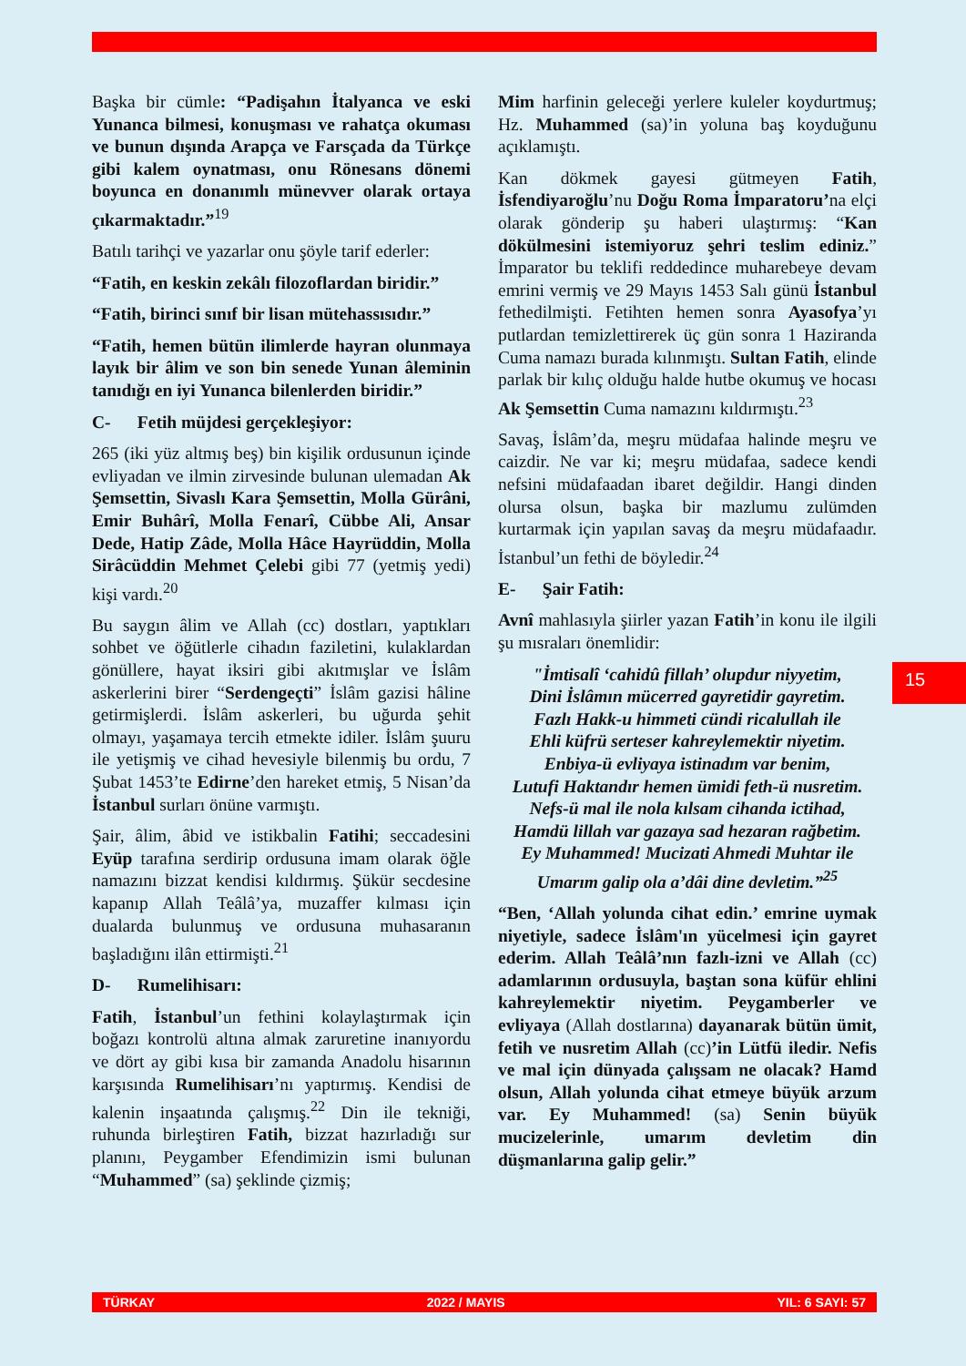Başka bir cümle: “Padişahın İtalyanca ve eski Yunanca bilmesi, konuşması ve rahatça okuması ve bunun dışında Arapça ve Farsçada da Türkçe gibi kalem oynatması, onu Rönesans dönemi boyunca en donanımlı münevver olarak ortaya çıkarmaktadır.”<sup>19</sup>
Batılı tarihçi ve yazarlar onu şöyle tarif ederler:
“Fatih, en keskin zekâlı filozoflardan biridir.”
“Fatih, birinci sınıf bir lisan mütehassısıdır.”
“Fatih, hemen bütün ilimlerde hayran olunmaya layık bir âlim ve son bin senede Yunan âleminin tanıdığı en iyi Yunanca bilenlerden biridir.”
C- Fetih müjdesi gerçekleşiyor:
265 (iki yüz altmış beş) bin kişilik ordusunun içinde evliyadan ve ilmin zirvesinde bulunan ulemadan Ak Şemsettin, Sivaslı Kara Şemsettin, Molla Gürâni, Emir Buhârî, Molla Fenarî, Cübbe Ali, Ansar Dede, Hatip Zâde, Molla Hâce Hayrüddin, Molla Sirâcüddin Mehmet Çelebi gibi 77 (yetmiş yedi) kişi vardı.<sup>20</sup>
Bu saygın âlim ve Allah (cc) dostları, yaptıkları sohbet ve öğütlerle cihadın faziletini, kulaklardan gönüllere, hayat iksiri gibi akıtmışlar ve İslâm askerlerini birer “Serdengeçti” İslâm gazisi hâline getirmişlerdi. İslâm askerleri, bu uğurda şehit olmayı, yaşamaya tercih etmekte idiler. İslâm şuuru ile yetişmiş ve cihad hevesiyle bilenmiş bu ordu, 7 Şubat 1453’te Edirne’den hareket etmiş, 5 Nisan’da İstanbul surları önüne varmıştı.
Şair, âlim, âbid ve istikbalin Fatihi; seccadesini Eyüp tarafına serdirip ordusuna imam olarak öğle namazını bizzat kendisi kıldırmış. Şükür secdesine kapanıp Allah Teâlâ’ya, muzaffer kılması için dualarda bulunmuş ve ordusuna muhasaranın başladığını ilân ettirmişti.<sup>21</sup>
D- Rumelihisarı:
Fatih, İstanbul’un fethini kolaylaştırmak için boğazı kontrolü altına almak zaruretine inanıyordu ve dört ay gibi kısa bir zamanda Anadolu hisarının karşısında Rumelihisarı’nı yaptırmış. Kendisi de kalenin inşaatında çalışmış.<sup>22</sup> Din ile tekniği, ruhunda birleştiren Fatih, bizzat hazırladığı sur planını, Peygamber Efendimizin ismi bulunan “Muhammed” (sa) şeklinde çizmiş;
Mim harfinin geleceği yerlere kuleler koydurtmuş; Hz. Muhammed (sa)’in yoluna baş koyduğunu açıklamıştı.
Kan dökmek gayesi gütmeyen Fatih, İsfendiyaroğlu’nu Doğu Roma İmparatoru’na elçi olarak gönderip şu haberi ulaştırmış: “Kan dökülmesini istemiyoruz şehri teslim ediniz.” İmparator bu teklifi reddedince muharebeye devam emrini vermiş ve 29 Mayıs 1453 Salı günü İstanbul fethedilmişti. Fetihten hemen sonra Ayasofya’yı putlardan temizlettirerek üç gün sonra 1 Haziranda Cuma namazı burada kılınmıştı. Sultan Fatih, elinde parlak bir kılıç olduğu halde hutbe okumuş ve hocası Ak Şemsettin Cuma namazını kıldırmıştı.<sup>23</sup>
Savaş, İslâm’da, meşru müdafaa halinde meşru ve caizdir. Ne var ki; meşru müdafaa, sadece kendi nefsini müdafaadan ibaret değildir. Hangi dinden olursa olsun, başka bir mazlumu zulümden kurtarmak için yapılan savaş da meşru müdafaadır. İstanbul’un fethi de böyledir.<sup>24</sup>
E- Şair Fatih:
Avnî mahlasıyla şiirler yazan Fatih’in konu ile ilgili şu mısraları önemlidir:
"İmtisalî ‘cahidû fillah’ olupdur niyyetim,
Dini İslâmın mücerred gayretidir gayretim.
Fazlı Hakk-u himmeti cündi ricalullah ile
Ehli küfrü serteser kahreylemektir niyetim.
Enbiya-ü evliyaya istinadım var benim,
Lutufi Haktandır hemen ümidi feth-ü nusretim.
Nefs-ü mal ile nola kılsam cihanda ictihad,
Hamdü lillah var gazaya sad hezaran rağbetim.
Ey Muhammed! Mucizati Ahmedi Muhtar ile
Umarım galip ola a’dâi dine devletim.”<sup>25</sup>
“Ben, ‘Allah yolunda cihat edin.’ emrine uymak niyetiyle, sadece İslâm'ın yücelmesi için gayret ederim. Allah Teâlâ’nın fazlı-izni ve Allah (cc) adamlarının ordusuyla, baştan sona küfür ehlini kahreylemektir niyetim. Peygamberler ve evliyaya (Allah dostlarına) dayanarak bütün ümit, fetih ve nusretim Allah (cc)’in Lütfü iledir. Nefis ve mal için dünyada çalışsam ne olacak? Hamd olsun, Allah yolunda cihat etmeye büyük arzum var. Ey Muhammed! (sa) Senin büyük mucizelerinle, umarım devletim din düşmanlarına galip gelir.”
15
TÜRKAY 2022 / MAYIS YIL: 6 SAYI: 57